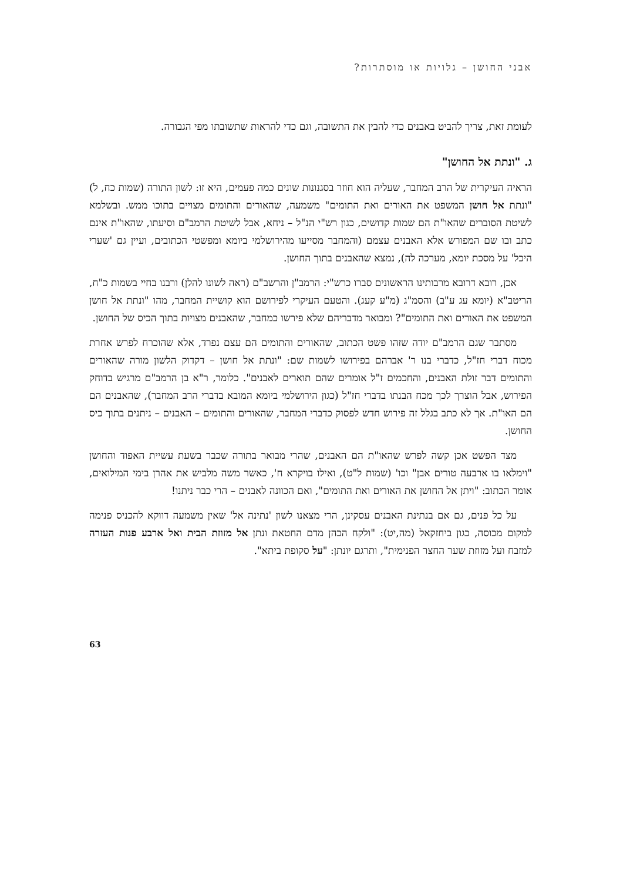אבני החושן – גלויות או מוסתרות?
לעומת זאת, צריך להביט באבנים כדי להבין את התשובה, וגם כדי להראות שתשובתו מפי הגבורה.
ג. "ונתת אל החושן"
הראיה העיקרית של הרב המחבר, שעליה הוא חוזר בסגנונות שונים כמה פעמים, היא זו: לשון התורה (שמות כח, ל) "ונתת אל חושן המשפט את האורים ואת התומים" משמעה, שהאורים והתומים מצויים בתוכו ממש. ובשלמא לשיטת הסוברים שהאו"ת הם שמות קדושים, כגון רש"י הנ"ל – ניחא, אבל לשיטת הרמב"ם וסיעתו, שהאו"ת אינם כתב ובו שם המפורש אלא האבנים עצמם (והמחבר מסייעו מהירושלמי ביומא ומפשטי הכתובים, ועיין גם 'שערי היכל' על מסכת יומא, מערכה לה), נמצא שהאבנים בתוך החושן.
אכן, רובא דרובא מרבותינו הראשונים סברו כרש"י: הרמב"ן והרשב"ם (ראה לשונו להלן) ורבנו בחיי בשמות כ"ח, הריטב"א (יומא עג ע"ב) והסמ"ג (מ"ע קעג). והטעם העיקרי לפירושם הוא קושיית המחבר, מהו "ונתת אל חושן המשפט את האורים ואת התומים"? ומבואר מדבריהם שלא פירשו כמחבר, שהאבנים מצויות בתוך הכיס של החושן.
מסתבר שגם הרמב"ם יודה שזהו פשט הכתוב, שהאורים והתומים הם עצם נפרד, אלא שהוכרח לפרש אחרת מכוח דברי חז"ל, כדברי בנו ר' אברהם בפירושו לשמות שם: "ונתת אל חושן – דקדוק הלשון מורה שהאורים והתומים דבר זולת האבנים, והחכמים ז"ל אומרים שהם תוארים לאבנים". כלומר, ר"א בן הרמב"ם מרגיש בדוחק הפירוש, אבל הוצרך לכך מכח הבנתו בדברי חז"ל (כגון הירושלמי ביומא המובא בדברי הרב המחבר), שהאבנים הם הם האו"ת. אך לא כתב בגלל זה פירוש חדש לפסוק כדברי המחבר, שהאורים והתומים – האבנים – ניתנים בתוך כיס החושן.
מצד הפשט אכן קשה לפרש שהאו"ת הם האבנים, שהרי מבואר בתורה שכבר בשעת עשיית האפוד והחושן "וימלאו בו ארבעה טורים אבן" וכו' (שמות ל"ט), ואילו בויקרא ח', כאשר משה מלביש את אהרן בימי המילואים, אומר הכתוב: "ויתן אל החושן את האורים ואת התומים", ואם הכוונה לאבנים – הרי כבר ניתנו!
על כל פנים, גם אם בנתינת האבנים עסקינן, הרי מצאנו לשון 'נתינה אל' שאין משמעה דווקא להכניס פנימה למקום מכוסה, כגון ביחזקאל (מה,יט): "ולקח הכהן מדם החטאת ונתן אל מזוזת הבית ואל ארבע פנות העזרה למזבח ועל מזוזת שער החצר הפנימית", ותרגם יונתן: "על סקופת ביתא".
63